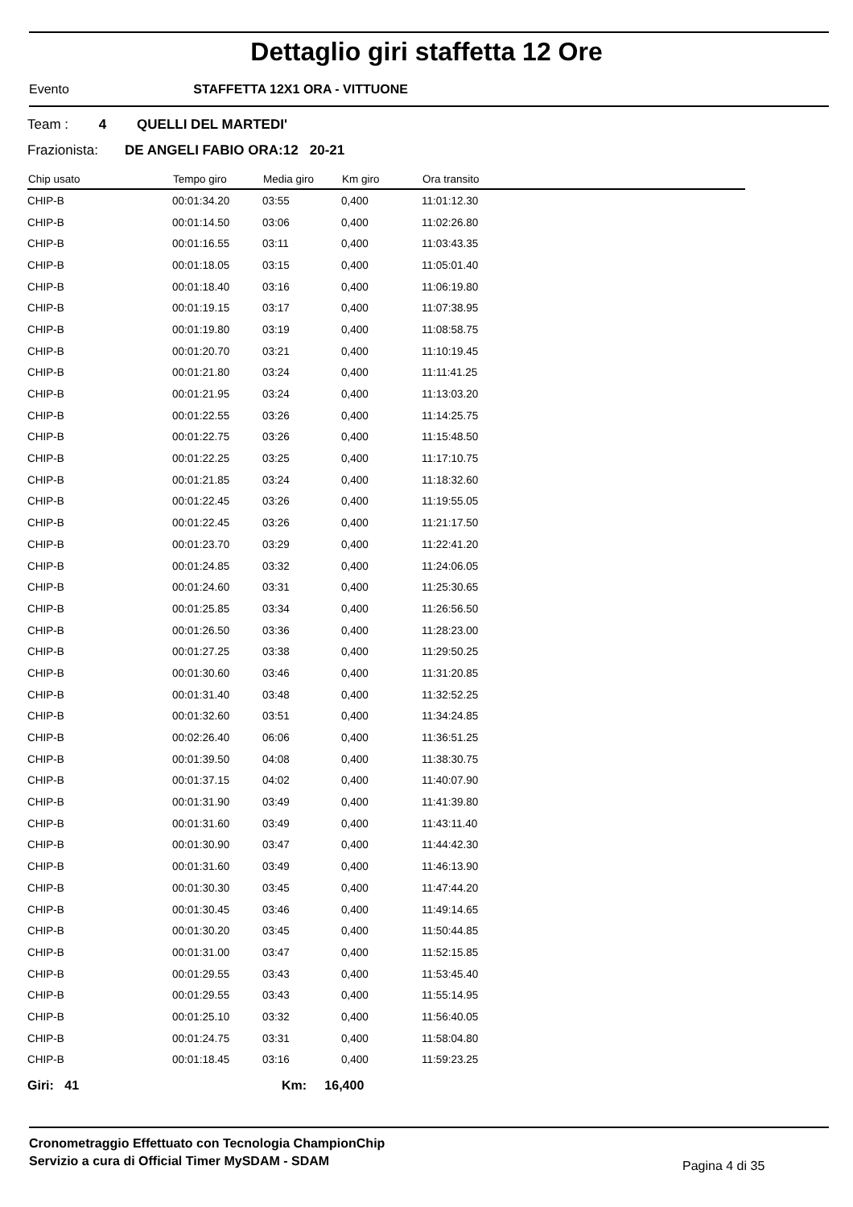Dettaglio giri staffetta 12 Ore
Evento STAFFETTA 12X1 ORA - VITTUONE
Team : 4 QUELLI DEL MARTEDI'
Frazionista: DE ANGELI FABIO ORA:12 20-21
| Chip usato | Tempo giro | Media giro | Km giro | Ora transito |
| --- | --- | --- | --- | --- |
| CHIP-B | 00:01:34.20 | 03:55 | 0,400 | 11:01:12.30 |
| CHIP-B | 00:01:14.50 | 03:06 | 0,400 | 11:02:26.80 |
| CHIP-B | 00:01:16.55 | 03:11 | 0,400 | 11:03:43.35 |
| CHIP-B | 00:01:18.05 | 03:15 | 0,400 | 11:05:01.40 |
| CHIP-B | 00:01:18.40 | 03:16 | 0,400 | 11:06:19.80 |
| CHIP-B | 00:01:19.15 | 03:17 | 0,400 | 11:07:38.95 |
| CHIP-B | 00:01:19.80 | 03:19 | 0,400 | 11:08:58.75 |
| CHIP-B | 00:01:20.70 | 03:21 | 0,400 | 11:10:19.45 |
| CHIP-B | 00:01:21.80 | 03:24 | 0,400 | 11:11:41.25 |
| CHIP-B | 00:01:21.95 | 03:24 | 0,400 | 11:13:03.20 |
| CHIP-B | 00:01:22.55 | 03:26 | 0,400 | 11:14:25.75 |
| CHIP-B | 00:01:22.75 | 03:26 | 0,400 | 11:15:48.50 |
| CHIP-B | 00:01:22.25 | 03:25 | 0,400 | 11:17:10.75 |
| CHIP-B | 00:01:21.85 | 03:24 | 0,400 | 11:18:32.60 |
| CHIP-B | 00:01:22.45 | 03:26 | 0,400 | 11:19:55.05 |
| CHIP-B | 00:01:22.45 | 03:26 | 0,400 | 11:21:17.50 |
| CHIP-B | 00:01:23.70 | 03:29 | 0,400 | 11:22:41.20 |
| CHIP-B | 00:01:24.85 | 03:32 | 0,400 | 11:24:06.05 |
| CHIP-B | 00:01:24.60 | 03:31 | 0,400 | 11:25:30.65 |
| CHIP-B | 00:01:25.85 | 03:34 | 0,400 | 11:26:56.50 |
| CHIP-B | 00:01:26.50 | 03:36 | 0,400 | 11:28:23.00 |
| CHIP-B | 00:01:27.25 | 03:38 | 0,400 | 11:29:50.25 |
| CHIP-B | 00:01:30.60 | 03:46 | 0,400 | 11:31:20.85 |
| CHIP-B | 00:01:31.40 | 03:48 | 0,400 | 11:32:52.25 |
| CHIP-B | 00:01:32.60 | 03:51 | 0,400 | 11:34:24.85 |
| CHIP-B | 00:02:26.40 | 06:06 | 0,400 | 11:36:51.25 |
| CHIP-B | 00:01:39.50 | 04:08 | 0,400 | 11:38:30.75 |
| CHIP-B | 00:01:37.15 | 04:02 | 0,400 | 11:40:07.90 |
| CHIP-B | 00:01:31.90 | 03:49 | 0,400 | 11:41:39.80 |
| CHIP-B | 00:01:31.60 | 03:49 | 0,400 | 11:43:11.40 |
| CHIP-B | 00:01:30.90 | 03:47 | 0,400 | 11:44:42.30 |
| CHIP-B | 00:01:31.60 | 03:49 | 0,400 | 11:46:13.90 |
| CHIP-B | 00:01:30.30 | 03:45 | 0,400 | 11:47:44.20 |
| CHIP-B | 00:01:30.45 | 03:46 | 0,400 | 11:49:14.65 |
| CHIP-B | 00:01:30.20 | 03:45 | 0,400 | 11:50:44.85 |
| CHIP-B | 00:01:31.00 | 03:47 | 0,400 | 11:52:15.85 |
| CHIP-B | 00:01:29.55 | 03:43 | 0,400 | 11:53:45.40 |
| CHIP-B | 00:01:29.55 | 03:43 | 0,400 | 11:55:14.95 |
| CHIP-B | 00:01:25.10 | 03:32 | 0,400 | 11:56:40.05 |
| CHIP-B | 00:01:24.75 | 03:31 | 0,400 | 11:58:04.80 |
| CHIP-B | 00:01:18.45 | 03:16 | 0,400 | 11:59:23.25 |
Giri: 41 Km: 16,400
Cronometraggio Effettuato con Tecnologia ChampionChip
Servizio a cura di Official Timer MySDAM - SDAM
Pagina 4 di 35